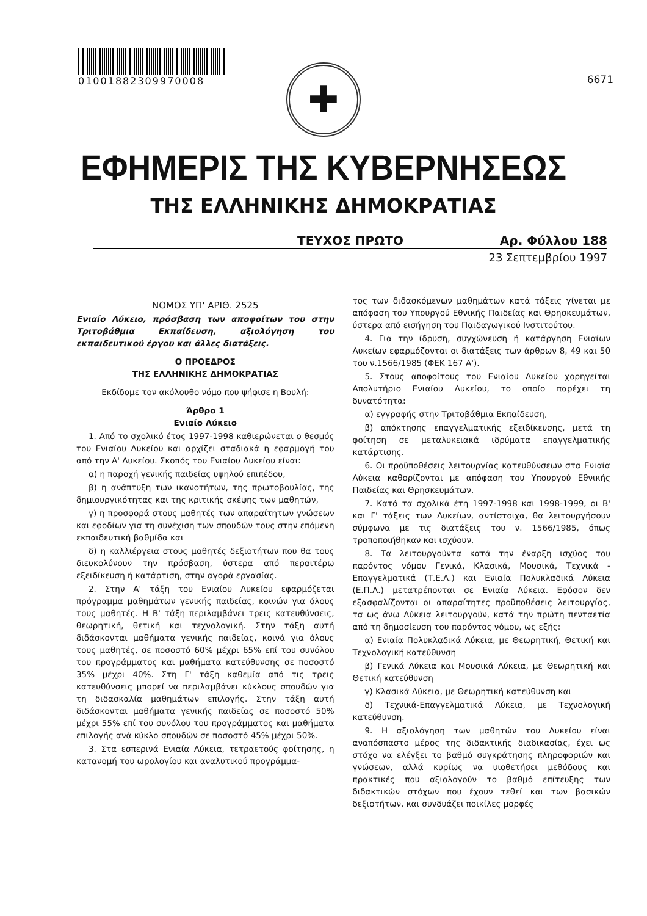01001882309970008
6671
✚
ΕΦΗΜΕΡΙΣ ΤΗΣ ΚΥΒΕΡΝΗΣΕΩΣ
ΤΗΣ ΕΛΛΗΝΙΚΗΣ ΔΗΜΟΚΡΑΤΙΑΣ
ΤΕΥΧΟΣ ΠΡΩΤΟ Αρ. Φύλλου 188
23 Σεπτεμβρίου 1997
ΝΟΜΟΣ ΥΠ' ΑΡΙΘ. 2525
Ενιαίο Λύκειο, πρόσβαση των αποφοίτων του στην Τριτοβάθμια Εκπαίδευση, αξιολόγηση του εκπαιδευτικού έργου και άλλες διατάξεις.
Ο ΠΡΟΕΔΡΟΣ
ΤΗΣ ΕΛΛΗΝΙΚΗΣ ΔΗΜΟΚΡΑΤΙΑΣ
Εκδίδομε τον ακόλουθο νόμο που ψήφισε η Βουλή:
Άρθρο 1
Ενιαίο Λύκειο
1. Από το σχολικό έτος 1997-1998 καθιερώνεται ο θεσμός του Ενιαίου Λυκείου και αρχίζει σταδιακά η εφαρμογή του από την Α' Λυκείου. Σκοπός του Ενιαίου Λυκείου είναι:
α) η παροχή γενικής παιδείας υψηλού επιπέδου,
β) η ανάπτυξη των ικανοτήτων, της πρωτοβουλίας, της δημιουργικότητας και της κριτικής σκέψης των μαθητών,
γ) η προσφορά στους μαθητές των απαραίτητων γνώσεων και εφοδίων για τη συνέχιση των σπουδών τους στην επόμενη εκπαιδευτική βαθμίδα και
δ) η καλλιέργεια στους μαθητές δεξιοτήτων που θα τους διευκολύνουν την πρόσβαση, ύστερα από περαιτέρω εξειδίκευση ή κατάρτιση, στην αγορά εργασίας.
2. Στην Α' τάξη του Ενιαίου Λυκείου εφαρμόζεται πρόγραμμα μαθημάτων γενικής παιδείας, κοινών για όλους τους μαθητές. Η Β' τάξη περιλαμβάνει τρεις κατευθύνσεις, θεωρητική, θετική και τεχνολογική. Στην τάξη αυτή διδάσκονται μαθήματα γενικής παιδείας, κοινά για όλους τους μαθητές, σε ποσοστό 60% μέχρι 65% επί του συνόλου του προγράμματος και μαθήματα κατεύθυνσης σε ποσοστό 35% μέχρι 40%. Στη Γ' τάξη καθεμία από τις τρεις κατευθύνσεις μπορεί να περιλαμβάνει κύκλους σπουδών για τη διδασκαλία μαθημάτων επιλογής. Στην τάξη αυτή διδάσκονται μαθήματα γενικής παιδείας σε ποσοστό 50% μέχρι 55% επί του συνόλου του προγράμματος και μαθήματα επιλογής ανά κύκλο σπουδών σε ποσοστό 45% μέχρι 50%.
3. Στα εσπερινά Ενιαία Λύκεια, τετραετούς φοίτησης, η κατανομή του ωρολογίου και αναλυτικού προγράμμα-
τος των διδασκόμενων μαθημάτων κατά τάξεις γίνεται με απόφαση του Υπουργού Εθνικής Παιδείας και Θρησκευμάτων, ύστερα από εισήγηση του Παιδαγωγικού Ινστιτούτου.
4. Για την ίδρυση, συγχώνευση ή κατάργηση Ενιαίων Λυκείων εφαρμόζονται οι διατάξεις των άρθρων 8, 49 και 50 του ν.1566/1985 (ΦΕΚ 167 Α').
5. Στους αποφοίτους του Ενιαίου Λυκείου χορηγείται Απολυτήριο Ενιαίου Λυκείου, το οποίο παρέχει τη δυνατότητα:
α) εγγραφής στην Τριτοβάθμια Εκπαίδευση,
β) απόκτησης επαγγελματικής εξειδίκευσης, μετά τη φοίτηση σε μεταλυκειακά ιδρύματα επαγγελματικής κατάρτισης.
6. Οι προϋποθέσεις λειτουργίας κατευθύνσεων στα Ενιαία Λύκεια καθορίζονται με απόφαση του Υπουργού Εθνικής Παιδείας και Θρησκευμάτων.
7. Κατά τα σχολικά έτη 1997-1998 και 1998-1999, οι Β' και Γ' τάξεις των Λυκείων, αντίστοιχα, θα λειτουργήσουν σύμφωνα με τις διατάξεις του ν. 1566/1985, όπως τροποποιήθηκαν και ισχύουν.
8. Τα λειτουργούντα κατά την έναρξη ισχύος του παρόντος νόμου Γενικά, Κλασικά, Μουσικά, Τεχνικά - Επαγγελματικά (Τ.Ε.Λ.) και Ενιαία Πολυκλαδικά Λύκεια (Ε.Π.Λ.) μετατρέπονται σε Ενιαία Λύκεια. Εφόσον δεν εξασφαλίζονται οι απαραίτητες προϋποθέσεις λειτουργίας, τα ως άνω Λύκεια λειτουργούν, κατά την πρώτη πενταετία από τη δημοσίευση του παρόντος νόμου, ως εξής:
α) Ενιαία Πολυκλαδικά Λύκεια, με Θεωρητική, Θετική και Τεχνολογική κατεύθυνση
β) Γενικά Λύκεια και Μουσικά Λύκεια, με Θεωρητική και Θετική κατεύθυνση
γ) Κλασικά Λύκεια, με Θεωρητική κατεύθυνση και
δ) Τεχνικά-Επαγγελματικά Λύκεια, με Τεχνολογική κατεύθυνση.
9. Η αξιολόγηση των μαθητών του Λυκείου είναι αναπόσπαστο μέρος της διδακτικής διαδικασίας, έχει ως στόχο να ελέγξει το βαθμό συγκράτησης πληροφοριών και γνώσεων, αλλά κυρίως να υιοθετήσει μεθόδους και πρακτικές που αξιολογούν το βαθμό επίτευξης των διδακτικών στόχων που έχουν τεθεί και των βασικών δεξιοτήτων, και συνδυάζει ποικίλες μορφές